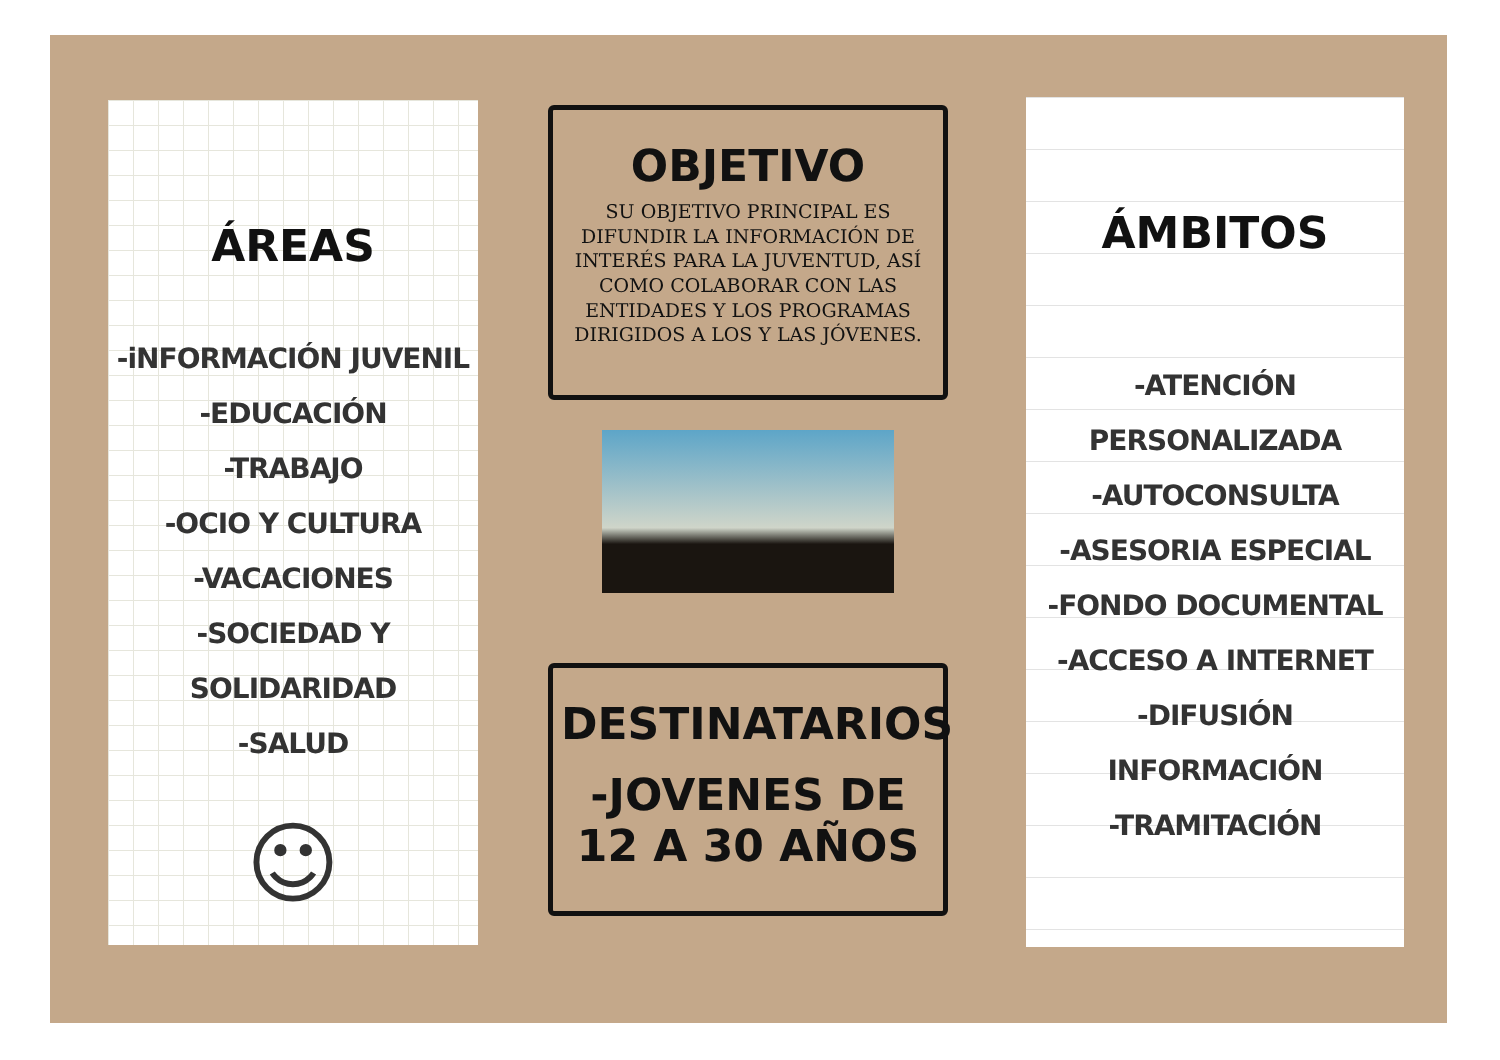ÁREAS
-iNFORMACIÓN JUVENIL
-EDUCACIÓN
-TRABAJO
-OCIO Y CULTURA
-VACACIONES
-SOCIEDAD Y SOLIDARIDAD
-SALUD
☺
OBJETIVO
SU OBJETIVO PRINCIPAL ES DIFUNDIR LA INFORMACIÓN DE INTERÉS PARA LA JUVENTUD, ASÍ COMO COLABORAR CON LAS ENTIDADES Y LOS PROGRAMAS DIRIGIDOS A LOS Y LAS JÓVENES.
DESTINATARIOS
-JOVENES DE 12 A 30 AÑOS
ÁMBITOS
-ATENCIÓN PERSONALIZADA
-AUTOCONSULTA
-ASESORIA ESPECIAL
-FONDO DOCUMENTAL
-ACCESO A INTERNET
-DIFUSIÓN INFORMACIÓN
-TRAMITACIÓN